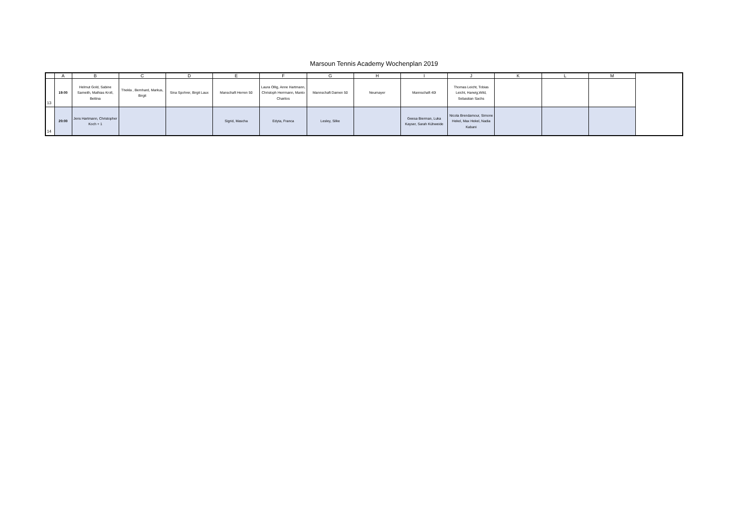Marsoun Tennis Academy Wochenplan 2019
| | A | B | C | D | E | F | G | H | I | J | K | L | M |
| --- | --- | --- | --- | --- | --- | --- | --- | --- | --- | --- | --- | --- | --- |
| 13 | 19:00 | Helmut Gold, Sabine Sameith, Mathias Kroll, Bettina | Thekla , Bernhard, Markus, Birgit | Sina Spohrer, Birgit Laux | Manschaft Herren 50 | Laura Ollig, Anne Hartmann, Christoph Herrmann, Manto Charitos | Mannschaft Damen 50 | Neumayer | Mannschaft 40I | Thomas Leicht, Tobias Leicht, Harwig,Wild, Sebastian Sachs | | | |
| 14 | 20:00 | Jens Hartmann, Christopher Koch + 1 | | | Sigrid, Mascha | Edyta, Franca | Lesley, Silke | | Geesa Bierman, Luka Kayser, Sarah Kühweide | Nicola Brendamour, Simone Hekel, Max Hekel, Nadia Kabani | | | |